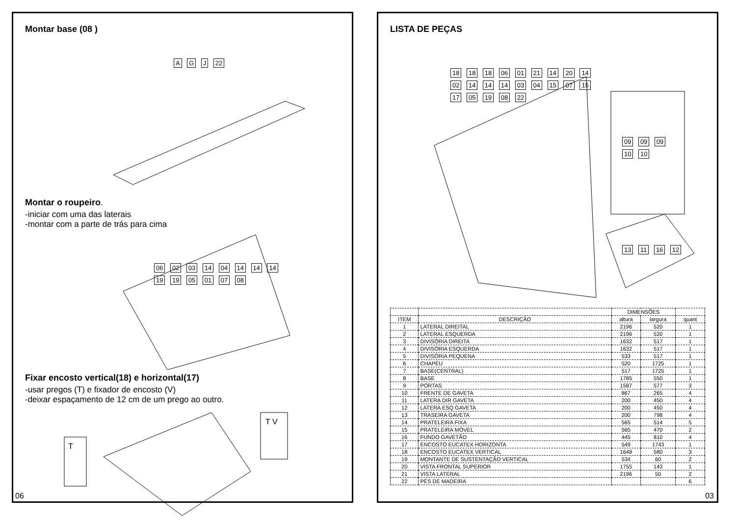Montar base (08 )
A G J 22
Montar o roupeiro.
-iniciar com uma das laterais
-montar com a parte de trás para cima
06 02 03 14 04 14 14 14 19 19 05 01 07 08
Fixar encosto vertical(18) e horizontal(17)
-usar pregos (T) e fixador de encosto (V)
-deixar espaçamento de 12 cm de um prego ao outro.
T
T V
06
LISTA DE PEÇAS
18 18 18 06 01 21 14 20 14 02 14 14 14 03 04 15 07 15 17 05 19 08 22
09 09 09 10 10
13 11 16 12
| | | DIMENSÕES | | |
| --- | --- | --- | --- | --- |
| ITEM | DESCRIÇÃO | altura | largura | quant |
| 1 | LATERAL DIREITAL | 2196 | 520 | 1 |
| 2 | LATERAL ESQUERDA | 2196 | 520 | 1 |
| 3 | DIVISÓRIA DIREITA | 1632 | 517 | 1 |
| 4 | DIVISÓRIA ESQUERDA | 1632 | 517 | 1 |
| 5 | DIVISÓRIA PEQUENA | 533 | 517 | 1 |
| 6 | CHAPÉU | 520 | 1725 | 1 |
| 7 | BASE(CENTRAL) | 517 | 1725 | 1 |
| 8 | BASE | 1785 | 550 | 1 |
| 9 | PORTAS | 1587 | 577 | 3 |
| 10 | FRENTE DE GAVETA | 867 | 265 | 4 |
| 11 | LATERA DIR GAVETA | 200 | 450 | 4 |
| 12 | LATERA ESQ GAVETA | 200 | 450 | 4 |
| 13 | TRASEIRA GAVETA | 200 | 798 | 4 |
| 14 | PRATELEIRA FIXA | 565 | 514 | 5 |
| 15 | PRATELEIRA MÓVEL | 565 | 470 | 2 |
| 16 | FUNDO GAVETÃO | 445 | 810 | 4 |
| 17 | ENCOSTO EUCATEX HORIZONTA | 549 | 1743 | 1 |
| 18 | ENCOSTO EUCATEX VERTICAL | 1648 | 580 | 3 |
| 19 | MONTANTE DE SUSTENTAÇÃO VERTICAL | 534 | 60 | 2 |
| 20 | VISTA FRONTAL SUPERIOR | 1755 | 143 | 1 |
| 21 | VISTA LATERAL | 2196 | 50 | 2 |
| 22 | PÉS DE MADEIRA | | | 6 |
03